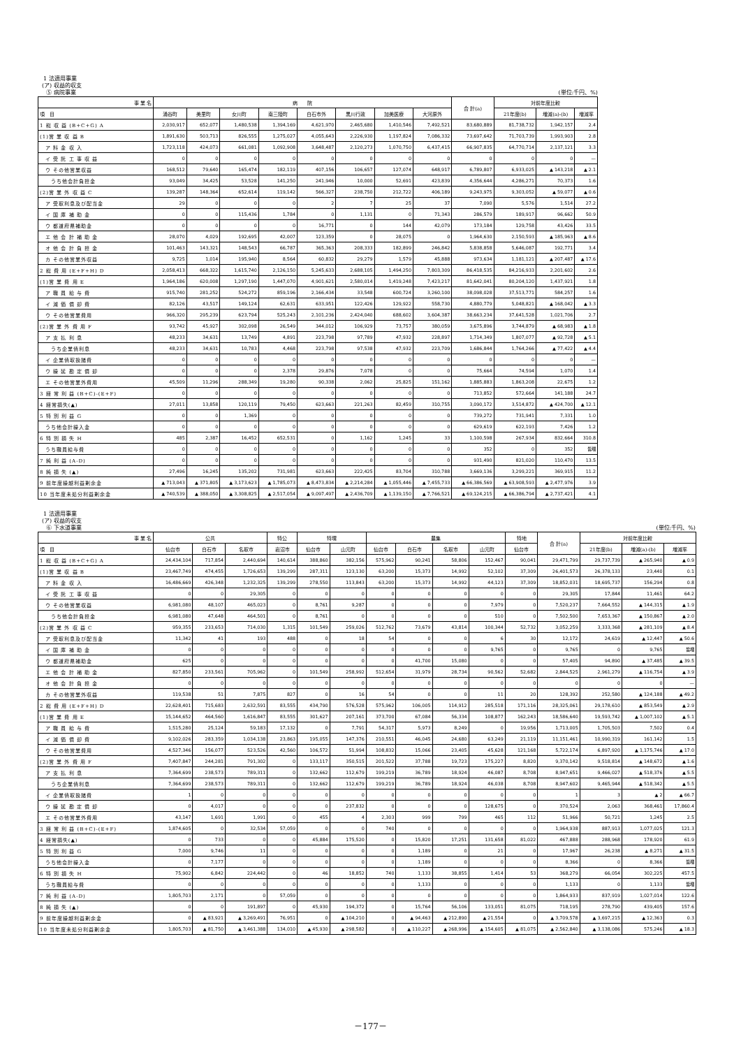1 法適用事業
(ア) 収益的収支
⑤ 病院事業 (単位:千円、%)
| 事 業 名 | 病 院 | | | | | | | | 合 計(a) | 対前年度比較 | | |
| --- | --- | --- | --- | --- | --- | --- | --- | --- | --- | --- | --- | --- |
| 項 目 | 涌谷町 | 美里町 | 女川町 | 南三陸町 | 白石市外 | 黒川行政 | 加美医療 | 大河原外 | | 21年度(b) | 増減(a)-(b) | 増減率 |
| 1 総 収 益 (B+C+G) A | 2,030,917 | 652,077 | 1,480,538 | 1,394,169 | 4,621,970 | 2,465,680 | 1,410,546 | 7,492,521 | 83,680,889 | 81,738,732 | 1,942,157 | 2.4 |
| (1)営 業 収 益 B | 1,891,630 | 503,713 | 826,555 | 1,275,027 | 4,055,643 | 2,226,930 | 1,197,824 | 7,086,332 | 73,697,642 | 71,703,739 | 1,993,903 | 2.8 |
| ア 料 金 収 入 | 1,723,118 | 424,073 | 661,081 | 1,092,908 | 3,648,487 | 2,120,273 | 1,070,750 | 6,437,415 | 66,907,835 | 64,770,714 | 2,137,121 | 3.3 |
| イ 受 託 工 事 収 益 | 0 | 0 | 0 | 0 | 0 | 0 | 0 | 0 | 0 | 0 | 0 | — |
| ウ その他営業収益 | 168,512 | 79,640 | 165,474 | 182,119 | 407,156 | 106,657 | 127,074 | 648,917 | 6,789,807 | 6,933,025 | ▲ 143,218 | ▲ 2.1 |
| うち他会計負担金 | 93,049 | 34,425 | 53,528 | 141,250 | 241,946 | 10,000 | 52,691 | 423,839 | 4,356,644 | 4,286,271 | 70,373 | 1.6 |
| (2)営 業 外 収 益 C | 139,287 | 148,364 | 652,614 | 119,142 | 566,327 | 238,750 | 212,722 | 406,189 | 9,243,975 | 9,303,052 | ▲ 59,077 | ▲ 0.6 |
| ア 受取利息及び配当金 | 29 | 0 | 0 | 0 | 2 | 7 | 25 | 37 | 7,090 | 5,576 | 1,514 | 27.2 |
| イ 国 庫 補 助 金 | 0 | 0 | 115,436 | 1,784 | 0 | 1,131 | 0 | 71,343 | 286,579 | 189,917 | 96,662 | 50.9 |
| ウ 都道府県補助金 | 0 | 0 | 0 | 0 | 16,771 | 0 | 144 | 42,079 | 173,184 | 129,758 | 43,426 | 33.5 |
| エ 他 会 計 補 助 金 | 28,070 | 4,029 | 192,695 | 42,007 | 123,359 | 0 | 28,075 | 0 | 1,964,630 | 2,150,593 | ▲ 185,963 | ▲ 8.6 |
| オ 他 会 計 負 担 金 | 101,463 | 143,321 | 148,543 | 66,787 | 365,363 | 208,333 | 182,899 | 246,842 | 5,838,858 | 5,646,087 | 192,771 | 3.4 |
| カ その他営業外収益 | 9,725 | 1,014 | 195,940 | 8,564 | 60,832 | 29,279 | 1,579 | 45,888 | 973,634 | 1,181,121 | ▲ 207,487 | ▲ 17.6 |
| 2 総 費 用 (E+F+H) D | 2,058,413 | 668,322 | 1,615,740 | 2,126,150 | 5,245,633 | 2,688,105 | 1,494,250 | 7,803,309 | 86,418,535 | 84,216,933 | 2,201,602 | 2.6 |
| (1)営 業 費 用 E | 1,964,186 | 620,008 | 1,297,190 | 1,447,070 | 4,901,621 | 2,580,014 | 1,419,248 | 7,423,217 | 81,642,041 | 80,204,120 | 1,437,921 | 1.8 |
| ア 職 員 給 与 費 | 915,740 | 281,252 | 524,272 | 859,196 | 2,166,434 | 33,548 | 600,724 | 3,260,100 | 38,098,028 | 37,513,771 | 584,257 | 1.6 |
| イ 減 価 償 却 費 | 82,126 | 43,517 | 149,124 | 62,631 | 633,951 | 122,426 | 129,922 | 558,730 | 4,880,779 | 5,048,821 | ▲ 168,042 | ▲ 3.3 |
| ウ その他営業費用 | 966,320 | 295,239 | 623,794 | 525,243 | 2,101,236 | 2,424,040 | 688,602 | 3,604,387 | 38,663,234 | 37,641,528 | 1,021,706 | 2.7 |
| (2)営 業 外 費 用 F | 93,742 | 45,927 | 302,098 | 26,549 | 344,012 | 106,929 | 73,757 | 380,059 | 3,675,896 | 3,744,879 | ▲ 68,983 | ▲ 1.8 |
| ア 支 払 利 息 | 48,233 | 34,631 | 13,749 | 4,891 | 223,798 | 97,789 | 47,932 | 228,897 | 1,714,349 | 1,807,077 | ▲ 92,728 | ▲ 5.1 |
| うち企業債利息 | 48,233 | 34,631 | 10,783 | 4,468 | 223,798 | 97,538 | 47,932 | 223,709 | 1,686,844 | 1,764,266 | ▲ 77,422 | ▲ 4.4 |
| イ 企業債取扱諸費 | 0 | 0 | 0 | 0 | 0 | 0 | 0 | 0 | 0 | 0 | 0 | — |
| ウ 繰 延 勘 定 償 却 | 0 | 0 | 0 | 2,378 | 29,876 | 7,078 | 0 | 0 | 75,664 | 74,594 | 1,070 | 1.4 |
| エ その他営業外費用 | 45,509 | 11,296 | 288,349 | 19,280 | 90,338 | 2,062 | 25,825 | 151,162 | 1,885,883 | 1,863,208 | 22,675 | 1.2 |
| 3 経 常 利 益 (B+C)-(E+F) | 0 | 0 | 0 | 0 | 0 | 0 | 0 | 0 | 713,852 | 572,664 | 141,188 | 24.7 |
| 4 経常損失(▲) | 27,011 | 13,858 | 120,119 | 79,450 | 623,663 | 221,263 | 82,459 | 310,755 | 3,090,172 | 3,514,872 | ▲ 424,700 | ▲ 12.1 |
| 5 特 別 利 益 G | 0 | 0 | 1,369 | 0 | 0 | 0 | 0 | 0 | 739,272 | 731,941 | 7,331 | 1.0 |
| うち他会計繰入金 | 0 | 0 | 0 | 0 | 0 | 0 | 0 | 0 | 629,619 | 622,193 | 7,426 | 1.2 |
| 6 特 別 損 失 H | 485 | 2,387 | 16,452 | 652,531 | 0 | 1,162 | 1,245 | 33 | 1,100,598 | 267,934 | 832,664 | 310.8 |
| うち職員給与費 | 0 | 0 | 0 | 0 | 0 | 0 | 0 | 0 | 352 | 0 | 352 | 皆増 |
| 7 純 利 益 (A-D) | 0 | 0 | 0 | 0 | 0 | 0 | 0 | 0 | 931,490 | 821,020 | 110,470 | 13.5 |
| 8 純 損 失 (▲) | 27,496 | 16,245 | 135,202 | 731,981 | 623,663 | 222,425 | 83,704 | 310,788 | 3,669,136 | 3,299,221 | 369,915 | 11.2 |
| 9 前年度繰越利益剰余金 | ▲ 713,043 | ▲ 371,805 | ▲ 3,173,623 | ▲ 1,785,073 | ▲ 8,473,834 | ▲ 2,214,284 | ▲ 1,055,446 | ▲ 7,455,733 | ▲ 66,386,569 | ▲ 63,908,593 | ▲ 2,477,976 | 3.9 |
| 10 当年度未処分利益剰余金 | ▲ 740,539 | ▲ 388,050 | ▲ 3,308,825 | ▲ 2,517,054 | ▲ 9,097,497 | ▲ 2,436,709 | ▲ 1,139,150 | ▲ 7,766,521 | ▲ 69,124,215 | ▲ 66,386,794 | ▲ 2,737,421 | 4.1 |
1 法適用事業
(ア) 収益的収支
⑥ 下水道事業 (単位:千円、%)
| 事 業 名 | 公共 | | | 特公 | 特環 | | 農集 | | | | 特地 | 合 計(a) | 対前年度比較 | | |
| --- | --- | --- | --- | --- | --- | --- | --- | --- | --- | --- | --- | --- | --- | --- | --- |
| 項 目 | 仙台市 | 白石市 | 名取市 | 岩沼市 | 仙台市 | 山元町 | 仙台市 | 白石市 | 名取市 | 山元町 | 仙台市 | | 21年度(b) | 増減(a)-(b) | 増減率 |
| 1 総 収 益 (B+C+G) A | 24,434,104 | 717,854 | 2,440,694 | 140,614 | 388,860 | 382,156 | 575,962 | 90,241 | 58,806 | 152,467 | 90,041 | 29,471,799 | 29,737,739 | ▲ 265,940 | ▲ 0.9 |
| (1)営 業 収 益 B | 23,467,749 | 474,455 | 1,726,653 | 139,299 | 287,311 | 123,130 | 63,200 | 15,373 | 14,992 | 52,102 | 37,309 | 26,401,573 | 26,378,133 | 23,440 | 0.1 |
| ア 料 金 収 入 | 16,486,669 | 426,348 | 1,232,325 | 139,299 | 278,550 | 113,843 | 63,200 | 15,373 | 14,992 | 44,123 | 37,309 | 18,852,031 | 18,695,737 | 156,294 | 0.8 |
| イ 受 託 工 事 収 益 | 0 | 0 | 29,305 | 0 | 0 | 0 | 0 | 0 | 0 | 0 | 0 | 29,305 | 17,844 | 11,461 | 64.2 |
| ウ その他営業収益 | 6,981,080 | 48,107 | 465,023 | 0 | 8,761 | 9,287 | 0 | 0 | 0 | 7,979 | 0 | 7,520,237 | 7,664,552 | ▲ 144,315 | ▲ 1.9 |
| うち他会計負担金 | 6,981,080 | 47,648 | 464,501 | 0 | 8,761 | 0 | 0 | 0 | 0 | 510 | 0 | 7,502,500 | 7,653,367 | ▲ 150,867 | ▲ 2.0 |
| (2)営 業 外 収 益 C | 959,355 | 233,653 | 714,030 | 1,315 | 101,549 | 259,026 | 512,762 | 73,679 | 43,814 | 100,344 | 52,732 | 3,052,259 | 3,333,368 | ▲ 281,109 | ▲ 8.4 |
| ア 受取利息及び配当金 | 11,342 | 41 | 193 | 488 | 0 | 18 | 54 | 0 | 0 | 6 | 30 | 12,172 | 24,619 | ▲ 12,447 | ▲ 50.6 |
| イ 国 庫 補 助 金 | 0 | 0 | 0 | 0 | 0 | 0 | 0 | 0 | 0 | 9,765 | 0 | 9,765 | 0 | 9,765 | 皆増 |
| ウ 都道府県補助金 | 625 | 0 | 0 | 0 | 0 | 0 | 0 | 41,700 | 15,080 | 0 | 0 | 57,405 | 94,890 | ▲ 37,485 | ▲ 39.5 |
| エ 他 会 計 補 助 金 | 827,850 | 233,561 | 705,962 | 0 | 101,549 | 258,992 | 512,654 | 31,979 | 28,734 | 90,562 | 52,682 | 2,844,525 | 2,961,279 | ▲ 116,754 | ▲ 3.9 |
| オ 他 会 計 負 担 金 | 0 | 0 | 0 | 0 | 0 | 0 | 0 | 0 | 0 | 0 | 0 | 0 | 0 | 0 | — |
| カ その他営業外収益 | 119,538 | 51 | 7,875 | 827 | 0 | 16 | 54 | 0 | 0 | 11 | 20 | 128,392 | 252,580 | ▲ 124,188 | ▲ 49.2 |
| 2 総 費 用 (E+F+H) D | 22,628,401 | 715,683 | 2,632,591 | 83,555 | 434,790 | 576,528 | 575,962 | 106,005 | 114,912 | 285,518 | 171,116 | 28,325,061 | 29,178,610 | ▲ 853,549 | ▲ 2.9 |
| (1)営 業 費 用 E | 15,144,652 | 464,560 | 1,616,847 | 83,555 | 301,627 | 207,161 | 373,700 | 67,084 | 56,334 | 108,877 | 162,243 | 18,586,640 | 19,593,742 | ▲ 1,007,102 | ▲ 5.1 |
| ア 職 員 給 与 費 | 1,515,280 | 25,124 | 59,183 | 17,132 | 0 | 7,791 | 54,317 | 5,973 | 8,249 | 0 | 19,956 | 1,713,005 | 1,705,503 | 7,502 | 0.4 |
| イ 減 価 償 却 費 | 9,102,026 | 283,359 | 1,034,138 | 23,863 | 195,055 | 147,376 | 210,551 | 46,045 | 24,680 | 63,249 | 21,119 | 11,151,461 | 10,990,319 | 161,142 | 1.5 |
| ウ その他営業費用 | 4,527,346 | 156,077 | 523,526 | 42,560 | 106,572 | 51,994 | 108,832 | 15,066 | 23,405 | 45,628 | 121,168 | 5,722,174 | 6,897,920 | ▲ 1,175,746 | ▲ 17.0 |
| (2)営 業 外 費 用 F | 7,407,847 | 244,281 | 791,302 | 0 | 133,117 | 350,515 | 201,522 | 37,788 | 19,723 | 175,227 | 8,820 | 9,370,142 | 9,518,814 | ▲ 148,672 | ▲ 1.6 |
| ア 支 払 利 息 | 7,364,699 | 238,573 | 789,311 | 0 | 132,662 | 112,679 | 199,219 | 36,789 | 18,924 | 46,087 | 8,708 | 8,947,651 | 9,466,027 | ▲ 518,376 | ▲ 5.5 |
| うち企業債利息 | 7,364,699 | 238,573 | 789,311 | 0 | 132,662 | 112,679 | 199,219 | 36,789 | 18,924 | 46,038 | 8,708 | 8,947,602 | 9,465,944 | ▲ 518,342 | ▲ 5.5 |
| イ 企業債取扱諸費 | 1 | 0 | 0 | 0 | 0 | 0 | 0 | 0 | 0 | 0 | 0 | 1 | 3 | ▲ 2 | ▲ 66.7 |
| ウ 繰 延 勘 定 償 却 | 0 | 4,017 | 0 | 0 | 0 | 237,832 | 0 | 0 | 0 | 128,675 | 0 | 370,524 | 2,063 | 368,461 | 17,860.4 |
| エ その他営業外費用 | 43,147 | 1,691 | 1,991 | 0 | 455 | 4 | 2,303 | 999 | 799 | 465 | 112 | 51,966 | 50,721 | 1,245 | 2.5 |
| 3 経 常 利 益 (B+C)-(E+F) | 1,874,605 | 0 | 32,534 | 57,059 | 0 | 0 | 740 | 0 | 0 | 0 | 0 | 1,964,938 | 887,913 | 1,077,025 | 121.3 |
| 4 経常損失(▲) | 0 | 733 | 0 | 0 | 45,884 | 175,520 | 0 | 15,820 | 17,251 | 131,658 | 81,022 | 467,888 | 288,968 | 178,920 | 61.9 |
| 5 特 別 利 益 G | 7,000 | 9,746 | 11 | 0 | 0 | 0 | 0 | 1,189 | 0 | 21 | 0 | 17,967 | 26,238 | ▲ 8,271 | ▲ 31.5 |
| うち他会計繰入金 | 0 | 7,177 | 0 | 0 | 0 | 0 | 0 | 1,189 | 0 | 0 | 0 | 8,366 | 0 | 8,366 | 皆増 |
| 6 特 別 損 失 H | 75,902 | 6,842 | 224,442 | 0 | 46 | 18,852 | 740 | 1,133 | 38,855 | 1,414 | 53 | 368,279 | 66,054 | 302,225 | 457.5 |
| うち職員給与費 | 0 | 0 | 0 | 0 | 0 | 0 | 0 | 1,133 | 0 | 0 | 0 | 1,133 | 0 | 1,133 | 皆増 |
| 7 純 利 益 (A-D) | 1,805,703 | 2,171 | 0 | 57,059 | 0 | 0 | 0 | 0 | 0 | 0 | 0 | 1,864,933 | 837,919 | 1,027,014 | 122.6 |
| 8 純 損 失 (▲) | 0 | 0 | 191,897 | 0 | 45,930 | 194,372 | 0 | 15,764 | 56,106 | 133,051 | 81,075 | 718,195 | 278,790 | 439,405 | 157.6 |
| 9 前年度繰越利益剰余金 | 0 | ▲ 83,921 | ▲ 3,269,491 | 76,951 | 0 | ▲ 104,210 | 0 | ▲ 94,463 | ▲ 212,890 | ▲ 21,554 | 0 | ▲ 3,709,578 | ▲ 3,697,215 | ▲ 12,363 | 0.3 |
| 10 当年度未処分利益剰余金 | 1,805,703 | ▲ 81,750 | ▲ 3,461,388 | 134,010 | ▲ 45,930 | ▲ 298,582 | 0 | ▲ 110,227 | ▲ 268,996 | ▲ 154,605 | ▲ 81,075 | ▲ 2,562,840 | ▲ 3,138,086 | 575,246 | ▲ 18.3 |
－177－